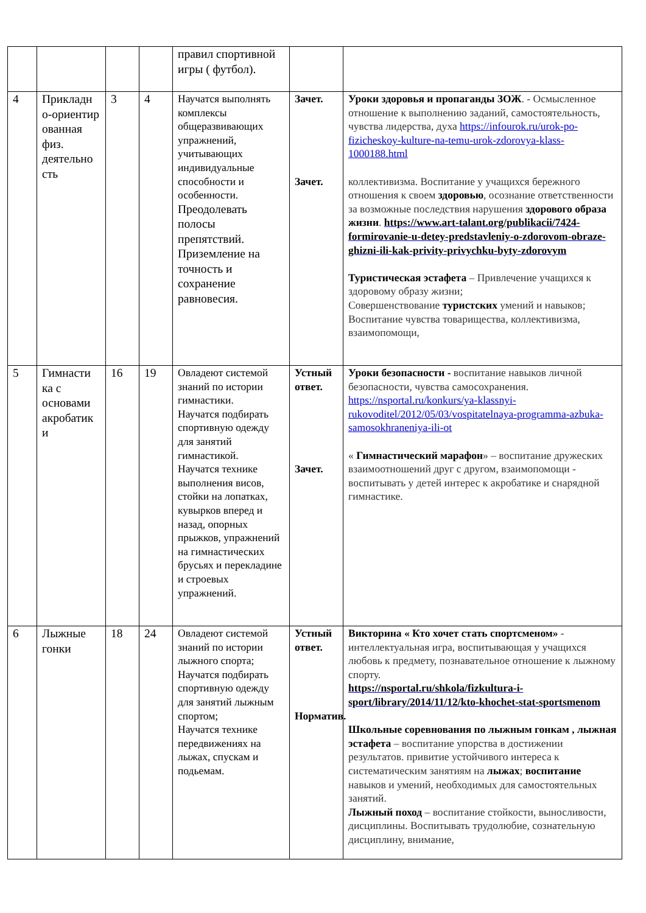| | | | | правил спортивной игры ( футбол). | | |
| 4 | Прикладн о-ориентир ованная физ. деятельно сть | 3 | 4 | Научатся выполнять комплексы общеразвивающих упражнений, учитывающих индивидуальные способности и особенности. Преодолевать полосы препятствий. Приземление на точность и сохранение равновесия. | Зачет. Зачет. | Уроки здоровья и пропаганды ЗОЖ . - Осмысленное отношение к выполнению заданий, самостоятельность, чувства лидерства, духа https://infourok.ru/urok-po-fizicheskoy-kulture-na-temu-urok-zdorovya-klass-1000188.html коллективизма. Воспитание у учащихся бережного отношения к своем здоровью , осознание ответственности за возможные последствия нарушения здорового образа жизни . https://www.art-talant.org/publikacii/7424-formirovanie-u-detey-predstavleniy-o-zdorovom-obraze-ghizni-ili-kak-privity-privychku-byty-zdorovym Туристическая эстафета – Привлечение учащихся к здоровому образу жизни; Совершенствование туристских умений и навыков; Воспитание чувства товарищества, коллективизма, взаимопомощи, |
| 5 | Гимнасти ка с основами акробатик и | 16 | 19 | Овладеют системой знаний по истории гимнастики. Научатся подбирать спортивную одежду для занятий гимнастикой. Научатся технике выполнения висов, стойки на лопатках, кувырков вперед и назад, опорных прыжков, упражнений на гимнастических брусьях и перекладине и строевых упражнений. | Устный ответ. Зачет. | Уроки безопасности - воспитание навыков личной безопасности, чувства самосохранения. https://nsportal.ru/konkurs/ya-klassnyi-rukovoditel/2012/05/03/vospitatelnaya-programma-azbuka-samosokhraneniya-ili-ot « Гимнастический марафон » – воспитание дружеских взаимоотношений друг с другом, взаимопомощи - воспитывать у детей интерес к акробатике и снарядной гимнастике. |
| 6 | Лыжные гонки | 18 | 24 | Овладеют системой знаний по истории лыжного спорта; Научатся подбирать спортивную одежду для занятий лыжным спортом; Научатся технике передвижениях на лыжах, спускам и подьемам. | Устный ответ. Норматив. | Викторина « Кто хочет стать спортсменом» - интеллектуальная игра, воспитывающая у учащихся любовь к предмету, познавательное отношение к лыжному спорту. https://nsportal.ru/shkola/fizkultura-i-sport/library/2014/11/12/kto-khochet-stat-sportsmenom Школьные соревнования по лыжным гонкам , лыжная эстафета – воспитание упорства в достижении результатов. привитие устойчивого интереса к систематическим занятиям на лыжах ; воспитание навыков и умений, необходимых для самостоятельных занятий. Лыжный поход – воспитание стойкости, выносливости, дисциплины. Воспитывать трудолюбие, сознательную дисциплину, внимание, |